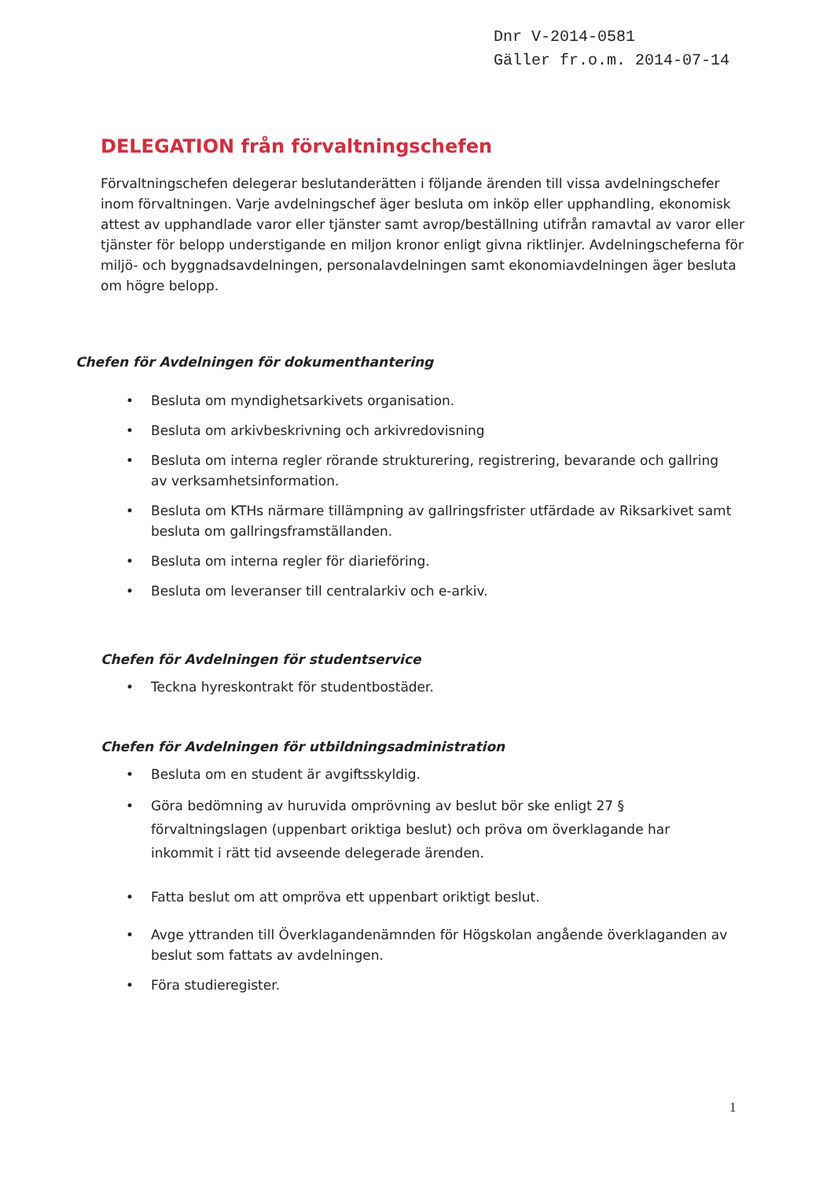Dnr V-2014-0581
Gäller fr.o.m. 2014-07-14
DELEGATION från förvaltningschefen
Förvaltningschefen delegerar beslutanderätten i följande ärenden till vissa avdelningschefer inom förvaltningen. Varje avdelningschef äger besluta om inköp eller upphandling, ekonomisk attest av upphandlade varor eller tjänster samt avrop/beställning utifrån ramavtal av varor eller tjänster för belopp understigande en miljon kronor enligt givna riktlinjer. Avdelningscheferna för miljö- och byggnadsavdelningen, personalavdelningen samt ekonomiavdelningen äger besluta om högre belopp.
Chefen för Avdelningen för dokumenthantering
• Besluta om myndighetsarkivets organisation.
• Besluta om arkivbeskrivning och arkivredovisning
• Besluta om interna regler rörande strukturering, registrering, bevarande och gallring av verksamhetsinformation.
• Besluta om KTHs närmare tillämpning av gallringsfrister utfärdade av Riksarkivet samt besluta om gallringsframställanden.
• Besluta om interna regler för diarieföring.
• Besluta om leveranser till centralarkiv och e-arkiv.
Chefen för Avdelningen för studentservice
• Teckna hyreskontrakt för studentbostäder.
Chefen för Avdelningen för utbildningsadministration
• Besluta om en student är avgiftsskyldig.
• Göra bedömning av huruvida omprövning av beslut bör ske enligt 27 § förvaltningslagen (uppenbart oriktiga beslut) och pröva om överklagande har inkommit i rätt tid avseende delegerade ärenden.
• Fatta beslut om att ompröva ett uppenbart oriktigt beslut.
• Avge yttranden till Överklagandenämnden för Högskolan angående överklaganden av beslut som fattats av avdelningen.
• Föra studieregister.
1